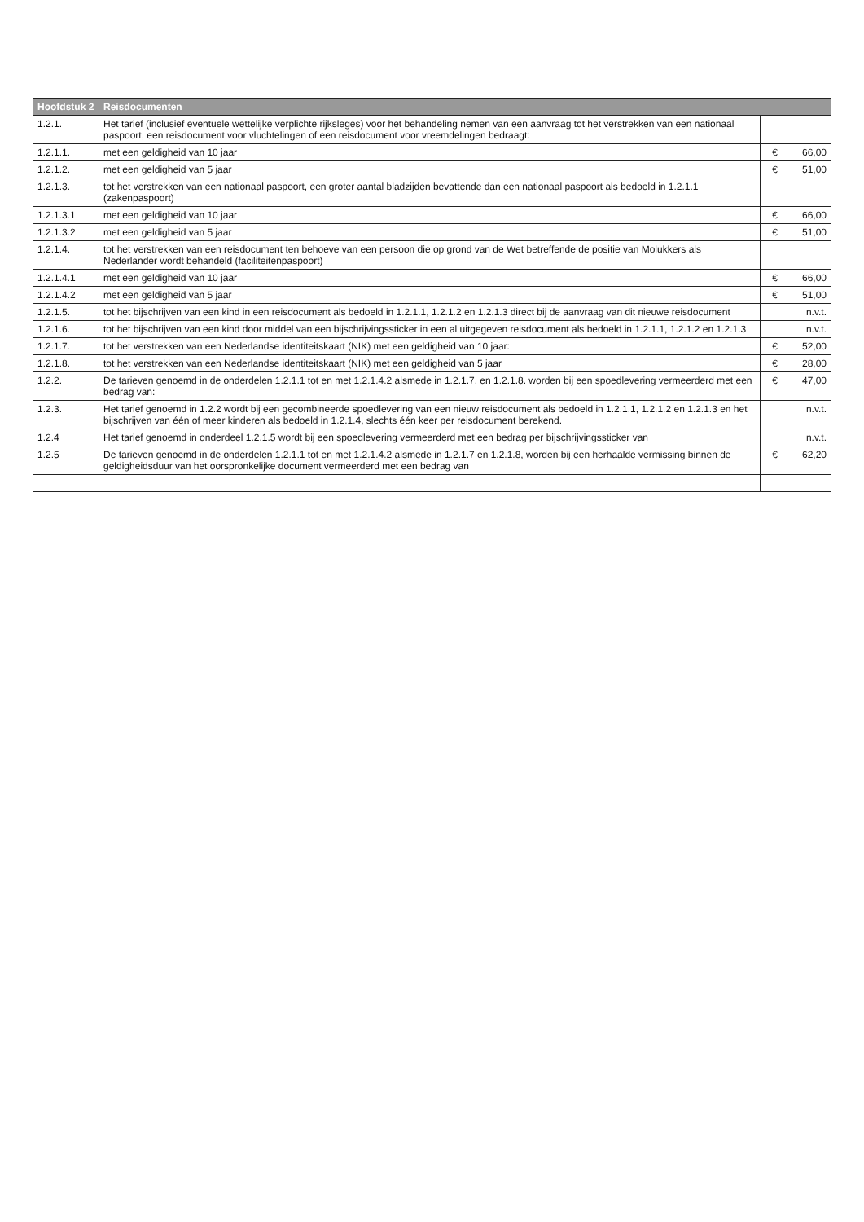| Hoofdstuk 2 | Reisdocumenten | | |
| --- | --- | --- | --- |
| 1.2.1. | Het tarief (inclusief eventuele wettelijke verplichte rijksleges) voor het behandeling nemen van een aanvraag tot het verstrekken van een nationaal paspoort, een reisdocument voor vluchtelingen of een reisdocument voor vreemdelingen bedraagt: | | |
| 1.2.1.1. | met een geldigheid van 10 jaar | € | 66,00 |
| 1.2.1.2. | met een geldigheid van 5 jaar | € | 51,00 |
| 1.2.1.3. | tot het verstrekken van een nationaal paspoort, een groter aantal bladzijden bevattende dan een nationaal paspoort als bedoeld in 1.2.1.1 (zakenpaspoort) | | |
| 1.2.1.3.1 | met een geldigheid van 10 jaar | € | 66,00 |
| 1.2.1.3.2 | met een geldigheid van 5 jaar | € | 51,00 |
| 1.2.1.4. | tot het verstrekken van een reisdocument ten behoeve van een persoon die op grond van de Wet betreffende de positie van Molukkers als Nederlander wordt behandeld (faciliteitenpaspoort) | | |
| 1.2.1.4.1 | met een geldigheid van 10 jaar | € | 66,00 |
| 1.2.1.4.2 | met een geldigheid van 5 jaar | € | 51,00 |
| 1.2.1.5. | tot het bijschrijven van een kind in een reisdocument als bedoeld in 1.2.1.1, 1.2.1.2 en 1.2.1.3 direct bij de aanvraag van dit nieuwe reisdocument | | n.v.t. |
| 1.2.1.6. | tot het bijschrijven van een kind door middel van een bijschrijvingssticker in een al uitgegeven reisdocument als bedoeld in 1.2.1.1, 1.2.1.2 en 1.2.1.3 | | n.v.t. |
| 1.2.1.7. | tot het verstrekken van een Nederlandse identiteitskaart (NIK) met een geldigheid van 10 jaar: | € | 52,00 |
| 1.2.1.8. | tot het verstrekken van een Nederlandse identiteitskaart (NIK) met een geldigheid van 5 jaar | € | 28,00 |
| 1.2.2. | De tarieven genoemd in de onderdelen 1.2.1.1 tot en met 1.2.1.4.2 alsmede in 1.2.1.7. en 1.2.1.8. worden bij een spoedlevering vermeerderd met een bedrag van: | € | 47,00 |
| 1.2.3. | Het tarief genoemd in 1.2.2 wordt bij een gecombineerde spoedlevering van een nieuw reisdocument als bedoeld in 1.2.1.1, 1.2.1.2 en 1.2.1.3 en het bijschrijven van één of meer kinderen als bedoeld in 1.2.1.4, slechts één keer per reisdocument berekend. | | n.v.t. |
| 1.2.4 | Het tarief genoemd in onderdeel 1.2.1.5 wordt bij een spoedlevering vermeerderd met een bedrag per bijschrijvingssticker van | | n.v.t. |
| 1.2.5 | De tarieven genoemd in de onderdelen 1.2.1.1 tot en met 1.2.1.4.2 alsmede in 1.2.1.7 en 1.2.1.8, worden bij een herhaalde vermissing binnen de geldigheidsduur van het oorspronkelijke document vermeerderd met een bedrag van | € | 62,20 |